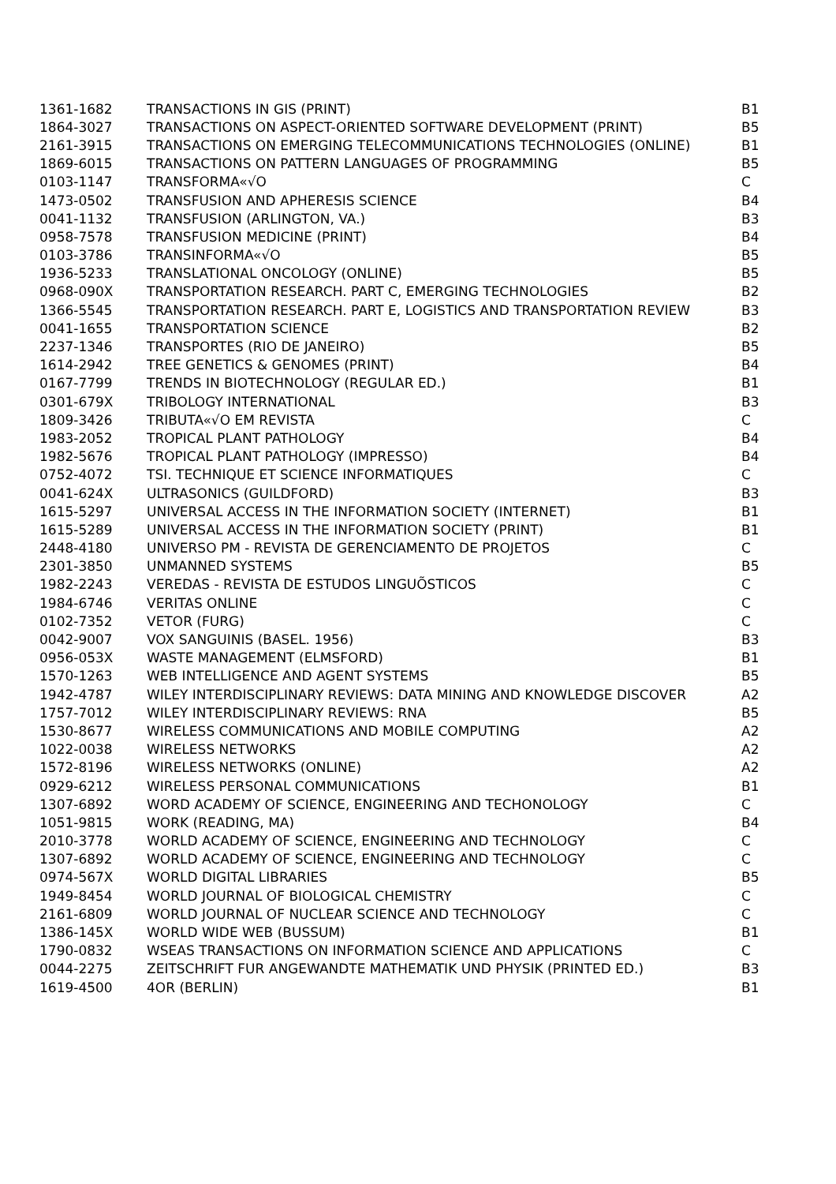| 1361-1682 | TRANSACTIONS IN GIS (PRINT) | B1 |
| 1864-3027 | TRANSACTIONS ON ASPECT-ORIENTED SOFTWARE DEVELOPMENT (PRINT) | B5 |
| 2161-3915 | TRANSACTIONS ON EMERGING TELECOMMUNICATIONS TECHNOLOGIES (ONLINE) | B1 |
| 1869-6015 | TRANSACTIONS ON PATTERN LANGUAGES OF PROGRAMMING | B5 |
| 0103-1147 | TRANSFORMA«√O | C |
| 1473-0502 | TRANSFUSION AND APHERESIS SCIENCE | B4 |
| 0041-1132 | TRANSFUSION (ARLINGTON, VA.) | B3 |
| 0958-7578 | TRANSFUSION MEDICINE (PRINT) | B4 |
| 0103-3786 | TRANSINFORMA«√O | B5 |
| 1936-5233 | TRANSLATIONAL ONCOLOGY (ONLINE) | B5 |
| 0968-090X | TRANSPORTATION RESEARCH. PART C, EMERGING TECHNOLOGIES | B2 |
| 1366-5545 | TRANSPORTATION RESEARCH. PART E, LOGISTICS AND TRANSPORTATION REVIEW | B3 |
| 0041-1655 | TRANSPORTATION SCIENCE | B2 |
| 2237-1346 | TRANSPORTES (RIO DE JANEIRO) | B5 |
| 1614-2942 | TREE GENETICS & GENOMES (PRINT) | B4 |
| 0167-7799 | TRENDS IN BIOTECHNOLOGY (REGULAR ED.) | B1 |
| 0301-679X | TRIBOLOGY INTERNATIONAL | B3 |
| 1809-3426 | TRIBUTA«√O EM REVISTA | C |
| 1983-2052 | TROPICAL PLANT PATHOLOGY | B4 |
| 1982-5676 | TROPICAL PLANT PATHOLOGY (IMPRESSO) | B4 |
| 0752-4072 | TSI. TECHNIQUE ET SCIENCE INFORMATIQUES | C |
| 0041-624X | ULTRASONICS (GUILDFORD) | B3 |
| 1615-5297 | UNIVERSAL ACCESS IN THE INFORMATION SOCIETY (INTERNET) | B1 |
| 1615-5289 | UNIVERSAL ACCESS IN THE INFORMATION SOCIETY (PRINT) | B1 |
| 2448-4180 | UNIVERSO PM - REVISTA DE GERENCIAMENTO DE PROJETOS | C |
| 2301-3850 | UNMANNED SYSTEMS | B5 |
| 1982-2243 | VEREDAS - REVISTA DE ESTUDOS LINGUÕSTICOS | C |
| 1984-6746 | VERITAS ONLINE | C |
| 0102-7352 | VETOR (FURG) | C |
| 0042-9007 | VOX SANGUINIS (BASEL. 1956) | B3 |
| 0956-053X | WASTE MANAGEMENT (ELMSFORD) | B1 |
| 1570-1263 | WEB INTELLIGENCE AND AGENT SYSTEMS | B5 |
| 1942-4787 | WILEY INTERDISCIPLINARY REVIEWS: DATA MINING AND KNOWLEDGE DISCOVER | A2 |
| 1757-7012 | WILEY INTERDISCIPLINARY REVIEWS: RNA | B5 |
| 1530-8677 | WIRELESS COMMUNICATIONS AND MOBILE COMPUTING | A2 |
| 1022-0038 | WIRELESS NETWORKS | A2 |
| 1572-8196 | WIRELESS NETWORKS (ONLINE) | A2 |
| 0929-6212 | WIRELESS PERSONAL COMMUNICATIONS | B1 |
| 1307-6892 | WORD ACADEMY OF SCIENCE, ENGINEERING AND TECHONOLOGY | C |
| 1051-9815 | WORK (READING, MA) | B4 |
| 2010-3778 | WORLD ACADEMY OF SCIENCE, ENGINEERING AND TECHNOLOGY | C |
| 1307-6892 | WORLD ACADEMY OF SCIENCE, ENGINEERING AND TECHNOLOGY | C |
| 0974-567X | WORLD DIGITAL LIBRARIES | B5 |
| 1949-8454 | WORLD JOURNAL OF BIOLOGICAL CHEMISTRY | C |
| 2161-6809 | WORLD JOURNAL OF NUCLEAR SCIENCE AND TECHNOLOGY | C |
| 1386-145X | WORLD WIDE WEB (BUSSUM) | B1 |
| 1790-0832 | WSEAS TRANSACTIONS ON INFORMATION SCIENCE AND APPLICATIONS | C |
| 0044-2275 | ZEITSCHRIFT FUR ANGEWANDTE MATHEMATIK UND PHYSIK (PRINTED ED.) | B3 |
| 1619-4500 | 4OR (BERLIN) | B1 |